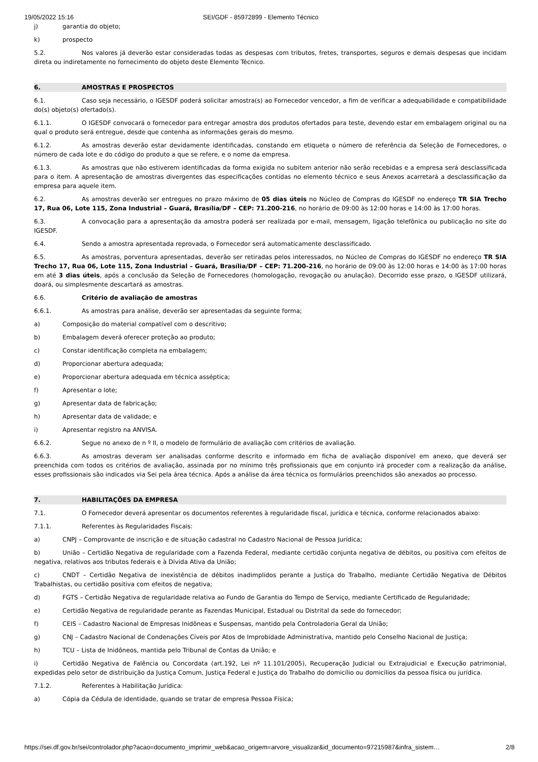19/05/2022 15:16 SEI/GDF - 85972899 - Elemento Técnico
j) garantia do objeto;
k) prospecto
5.2. Nos valores já deverão estar consideradas todas as despesas com tributos, fretes, transportes, seguros e demais despesas que incidam direta ou indiretamente no fornecimento do objeto deste Elemento Técnico.
6. AMOSTRAS E PROSPECTOS
6.1. Caso seja necessário, o IGESDF poderá solicitar amostra(s) ao Fornecedor vencedor, a fim de verificar a adequabilidade e compatibilidade do(s) objeto(s) ofertado(s).
6.1.1. O IGESDF convocará o fornecedor para entregar amostra dos produtos ofertados para teste, devendo estar em embalagem original ou na qual o produto será entregue, desde que contenha as informações gerais do mesmo.
6.1.2. As amostras deverão estar devidamente identificadas, constando em etiqueta o número de referência da Seleção de Fornecedores, o número de cada lote e do código do produto a que se refere, e o nome da empresa.
6.1.3. As amostras que não estiverem identificadas da forma exigida no subitem anterior não serão recebidas e a empresa será desclassificada para o item. A apresentação de amostras divergentes das especificações contidas no elemento técnico e seus Anexos acarretará a desclassificação da empresa para aquele item.
6.2. As amostras deverão ser entregues no prazo máximo de 05 dias úteis no Núcleo de Compras do IGESDF no endereço TR SIA Trecho 17, Rua 06, Lote 115, Zona Industrial – Guará, Brasília/DF – CEP: 71.200-216, no horário de 09:00 às 12:00 horas e 14:00 às 17:00 horas.
6.3. A convocação para a apresentação da amostra poderá ser realizada por e-mail, mensagem, ligação telefônica ou publicação no site do IGESDF.
6.4. Sendo a amostra apresentada reprovada, o Fornecedor será automaticamente desclassificado.
6.5. As amostras, porventura apresentadas, deverão ser retiradas pelos interessados, no Núcleo de Compras do IGESDF no endereço TR SIA Trecho 17, Rua 06, Lote 115, Zona Industrial – Guará, Brasília/DF – CEP: 71.200-216, no horário de 09:00 às 12:00 horas e 14:00 às 17:00 horas em até 3 dias úteis, após a conclusão da Seleção de Fornecedores (homologação, revogação ou anulação). Decorrido esse prazo, o IGESDF utilizará, doará, ou simplesmente descartará as amostras.
6.6. Critério de avaliação de amostras
6.6.1. As amostras para análise, deverão ser apresentadas da seguinte forma;
a) Composição do material compatível com o descritivo;
b) Embalagem deverá oferecer proteção ao produto;
c) Constar identificação completa na embalagem;
d) Proporcionar abertura adequada;
e) Proporcionar abertura adequada em técnica asséptica;
f) Apresentar o lote;
g) Apresentar data de fabricação;
h) Apresentar data de validade; e
i) Apresentar registro na ANVISA.
6.6.2. Segue no anexo de n º II, o modelo de formulário de avaliação com critérios de avaliação.
6.6.3. As amostras deveram ser analisadas conforme descrito e informado em ficha de avaliação disponível em anexo, que deverá ser preenchida com todos os critérios de avaliação, assinada por no mínimo três profissionais que em conjunto irá proceder com a realização da análise, esses profissionais são indicados via Sei pela área técnica. Após a análise da área técnica os formulários preenchidos são anexados ao processo.
7. HABILITAÇÕES DA EMPRESA
7.1. O Fornecedor deverá apresentar os documentos referentes à regularidade fiscal, jurídica e técnica, conforme relacionados abaixo:
7.1.1. Referentes às Regularidades Fiscais:
a) CNPJ – Comprovante de inscrição e de situação cadastral no Cadastro Nacional de Pessoa Jurídica;
b) União – Certidão Negativa de regularidade com a Fazenda Federal, mediante certidão conjunta negativa de débitos, ou positiva com efeitos de negativa, relativos aos tributos federais e à Dívida Ativa da União;
c) CNDT – Certidão Negativa de inexistência de débitos inadimplidos perante a Justiça do Trabalho, mediante Certidão Negativa de Débitos Trabalhistas, ou certidão positiva com efeitos de negativa;
d) FGTS – Certidão Negativa de regularidade relativa ao Fundo de Garantia do Tempo de Serviço, mediante Certificado de Regularidade;
e) Certidão Negativa de regularidade perante as Fazendas Municipal, Estadual ou Distrital da sede do fornecedor;
f) CEIS – Cadastro Nacional de Empresas Inidôneas e Suspensas, mantido pela Controladoria Geral da União;
g) CNJ – Cadastro Nacional de Condenações Cíveis por Atos de Improbidade Administrativa, mantido pelo Conselho Nacional de Justiça;
h) TCU – Lista de Inidôneos, mantida pelo Tribunal de Contas da União; e
i) Certidão Negativa de Falência ou Concordata (art.192, Lei nº 11.101/2005), Recuperação Judicial ou Extrajudicial e Execução patrimonial, expedidas pelo setor de distribuição da Justiça Comum, Justiça Federal e Justiça do Trabalho do domicílio ou domicílios da pessoa física ou jurídica.
7.1.2. Referentes à Habilitação Jurídica:
a) Cópia da Cédula de identidade, quando se tratar de empresa Pessoa Física;
https://sei.df.gov.br/sei/controlador.php?acao=documento_imprimir_web&acao_origem=arvore_visualizar&id_documento=97215987&infra_sistem… 2/8